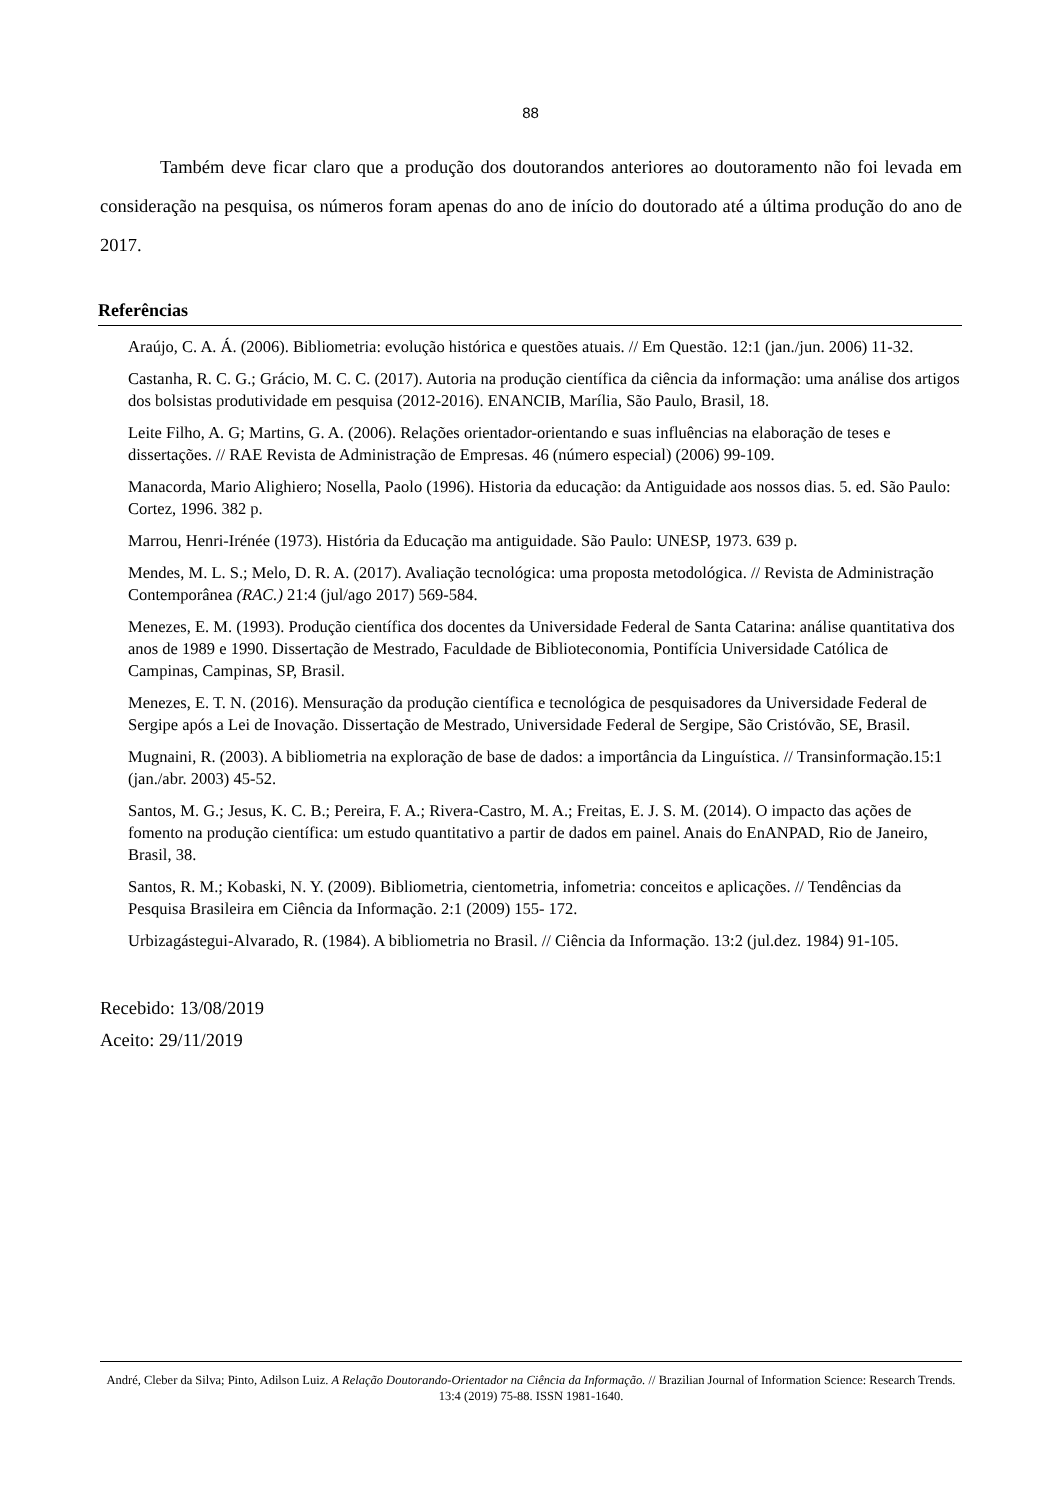88
Também deve ficar claro que a produção dos doutorandos anteriores ao doutoramento não foi levada em consideração na pesquisa, os números foram apenas do ano de início do doutorado até a última produção do ano de 2017.
Referências
Araújo, C. A. Á. (2006). Bibliometria: evolução histórica e questões atuais. // Em Questão. 12:1 (jan./jun. 2006) 11-32.
Castanha, R. C. G.; Grácio, M. C. C. (2017). Autoria na produção científica da ciência da informação: uma análise dos artigos dos bolsistas produtividade em pesquisa (2012-2016). ENANCIB, Marília, São Paulo, Brasil, 18.
Leite Filho, A. G; Martins, G. A. (2006). Relações orientador-orientando e suas influências na elaboração de teses e dissertações. // RAE Revista de Administração de Empresas. 46 (número especial) (2006) 99-109.
Manacorda, Mario Alighiero; Nosella, Paolo (1996). Historia da educação: da Antiguidade aos nossos dias. 5. ed. São Paulo: Cortez, 1996. 382 p.
Marrou, Henri-Irénée (1973). História da Educação ma antiguidade. São Paulo: UNESP, 1973. 639 p.
Mendes, M. L. S.; Melo, D. R. A. (2017). Avaliação tecnológica: uma proposta metodológica. // Revista de Administração Contemporânea (RAC.) 21:4 (jul/ago 2017) 569-584.
Menezes, E. M. (1993). Produção científica dos docentes da Universidade Federal de Santa Catarina: análise quantitativa dos anos de 1989 e 1990. Dissertação de Mestrado, Faculdade de Biblioteconomia, Pontifícia Universidade Católica de Campinas, Campinas, SP, Brasil.
Menezes, E. T. N. (2016). Mensuração da produção científica e tecnológica de pesquisadores da Universidade Federal de Sergipe após a Lei de Inovação. Dissertação de Mestrado, Universidade Federal de Sergipe, São Cristóvão, SE, Brasil.
Mugnaini, R. (2003). A bibliometria na exploração de base de dados: a importância da Linguística. // Transinformação.15:1 (jan./abr. 2003) 45-52.
Santos, M. G.; Jesus, K. C. B.; Pereira, F. A.; Rivera-Castro, M. A.; Freitas, E. J. S. M. (2014). O impacto das ações de fomento na produção científica: um estudo quantitativo a partir de dados em painel. Anais do EnANPAD, Rio de Janeiro, Brasil, 38.
Santos, R. M.; Kobaski, N. Y. (2009). Bibliometria, cientometria, infometria: conceitos e aplicações. // Tendências da Pesquisa Brasileira em Ciência da Informação. 2:1 (2009) 155- 172.
Urbizagástegui-Alvarado, R. (1984). A bibliometria no Brasil. // Ciência da Informação. 13:2 (jul.dez. 1984) 91-105.
Recebido: 13/08/2019
Aceito: 29/11/2019
André, Cleber da Silva; Pinto, Adilson Luiz. A Relação Doutorando-Orientador na Ciência da Informação. // Brazilian Journal of Information Science: Research Trends. 13:4 (2019) 75-88. ISSN 1981-1640.